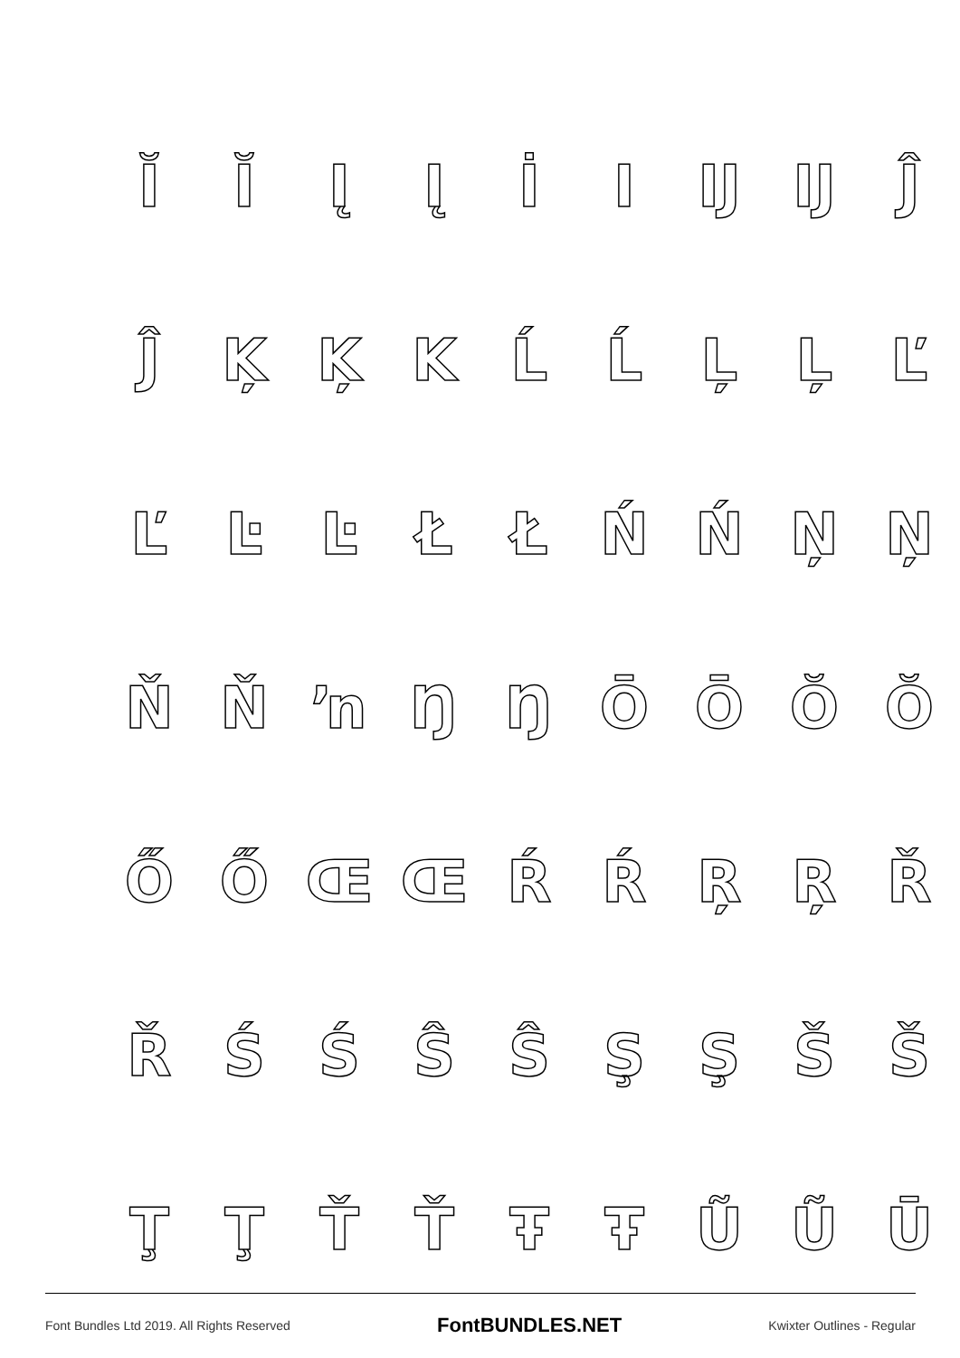Ĭ Ĭ Į Į İ I Ĳ Ĳ Ĵ
Ĵ Ķ Ķ K Ĺ Ĺ Ļ Ļ Ľ
Ľ Ŀ Ŀ Ł Ł Ń Ń Ņ Ņ
Ň Ň ŉ Ŋ Ŋ Ō Ō Ŏ Ŏ
Ő Ő Œ Œ Ŕ Ŕ Ŗ Ŗ Ř
Ř Ś Ś Ŝ Ŝ Ş Ş Š Š
Ţ Ţ Ť Ť Ŧ Ŧ Ũ Ũ Ū
Font Bundles Ltd 2019. All Rights Reserved FontBUNDLES.NET Kwixter Outlines - Regular